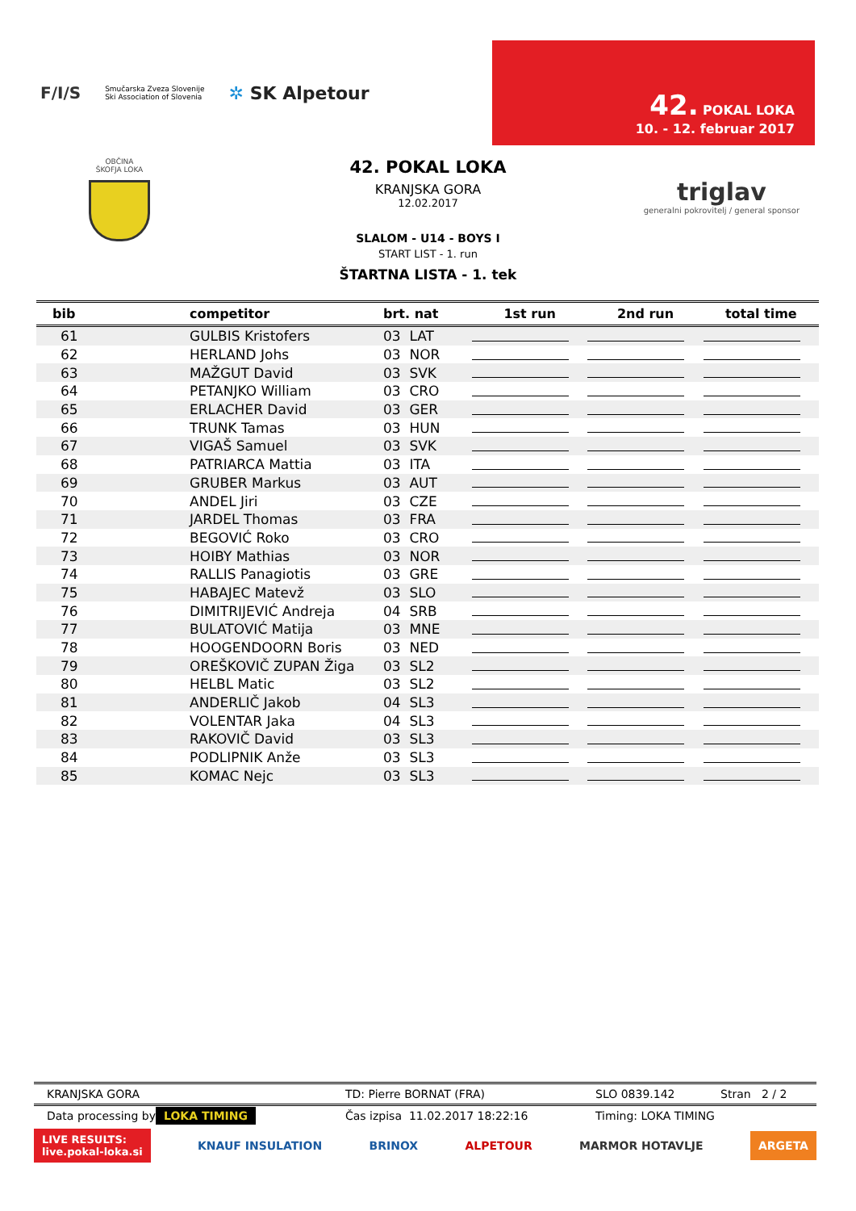F/I/S
Smučarska Zveza Slovenije
Ski Association of Slovenia
✲ SK Alpetour
42. POKAL LOKA
10. - 12. februar 2017
OBČINA
ŠKOFJA LOKA
triglav
generalni pokrovitelj / general sponsor
42. POKAL LOKA
KRANJSKA GORA
12.02.2017
SLALOM - U14 - BOYS I
START LIST - 1. run
ŠTARTNA LISTA - 1. tek
| bib | competitor | brt. nat | 1st run | 2nd run | total time |
| --- | --- | --- | --- | --- | --- |
| 61 | GULBIS Kristofers | 03 LAT | | | |
| 62 | HERLAND Johs | 03 NOR | | | |
| 63 | MAŽGUT David | 03 SVK | | | |
| 64 | PETANJKO William | 03 CRO | | | |
| 65 | ERLACHER David | 03 GER | | | |
| 66 | TRUNK Tamas | 03 HUN | | | |
| 67 | VIGAŠ Samuel | 03 SVK | | | |
| 68 | PATRIARCA Mattia | 03 ITA | | | |
| 69 | GRUBER Markus | 03 AUT | | | |
| 70 | ANDEL Jiri | 03 CZE | | | |
| 71 | JARDEL Thomas | 03 FRA | | | |
| 72 | BEGOVIĆ Roko | 03 CRO | | | |
| 73 | HOIBY Mathias | 03 NOR | | | |
| 74 | RALLIS Panagiotis | 03 GRE | | | |
| 75 | HABAJEC Matevž | 03 SLO | | | |
| 76 | DIMITRIJEVIĆ Andreja | 04 SRB | | | |
| 77 | BULATOVIĆ Matija | 03 MNE | | | |
| 78 | HOOGENDOORN Boris | 03 NED | | | |
| 79 | OREŠKOVIČ ZUPAN Žiga | 03 SL2 | | | |
| 80 | HELBL Matic | 03 SL2 | | | |
| 81 | ANDERLIČ Jakob | 04 SL3 | | | |
| 82 | VOLENTAR Jaka | 04 SL3 | | | |
| 83 | RAKOVIČ David | 03 SL3 | | | |
| 84 | PODLIPNIK Anže | 03 SL3 | | | |
| 85 | KOMAC Nejc | 03 SL3 | | | |
KRANJSKA GORA TD: Pierre BORNAT (FRA) SLO 0839.142 Stran 2 / 2
Data processing by LOKA TIMING Čas izpisa 11.02.2017 18:22:16 Timing: LOKA TIMING
LIVE RESULTS:
live.pokal-loka.si KNAUF INSULATION BRINOX ALPETOUR MARMOR HOTAVLJE ARGETA